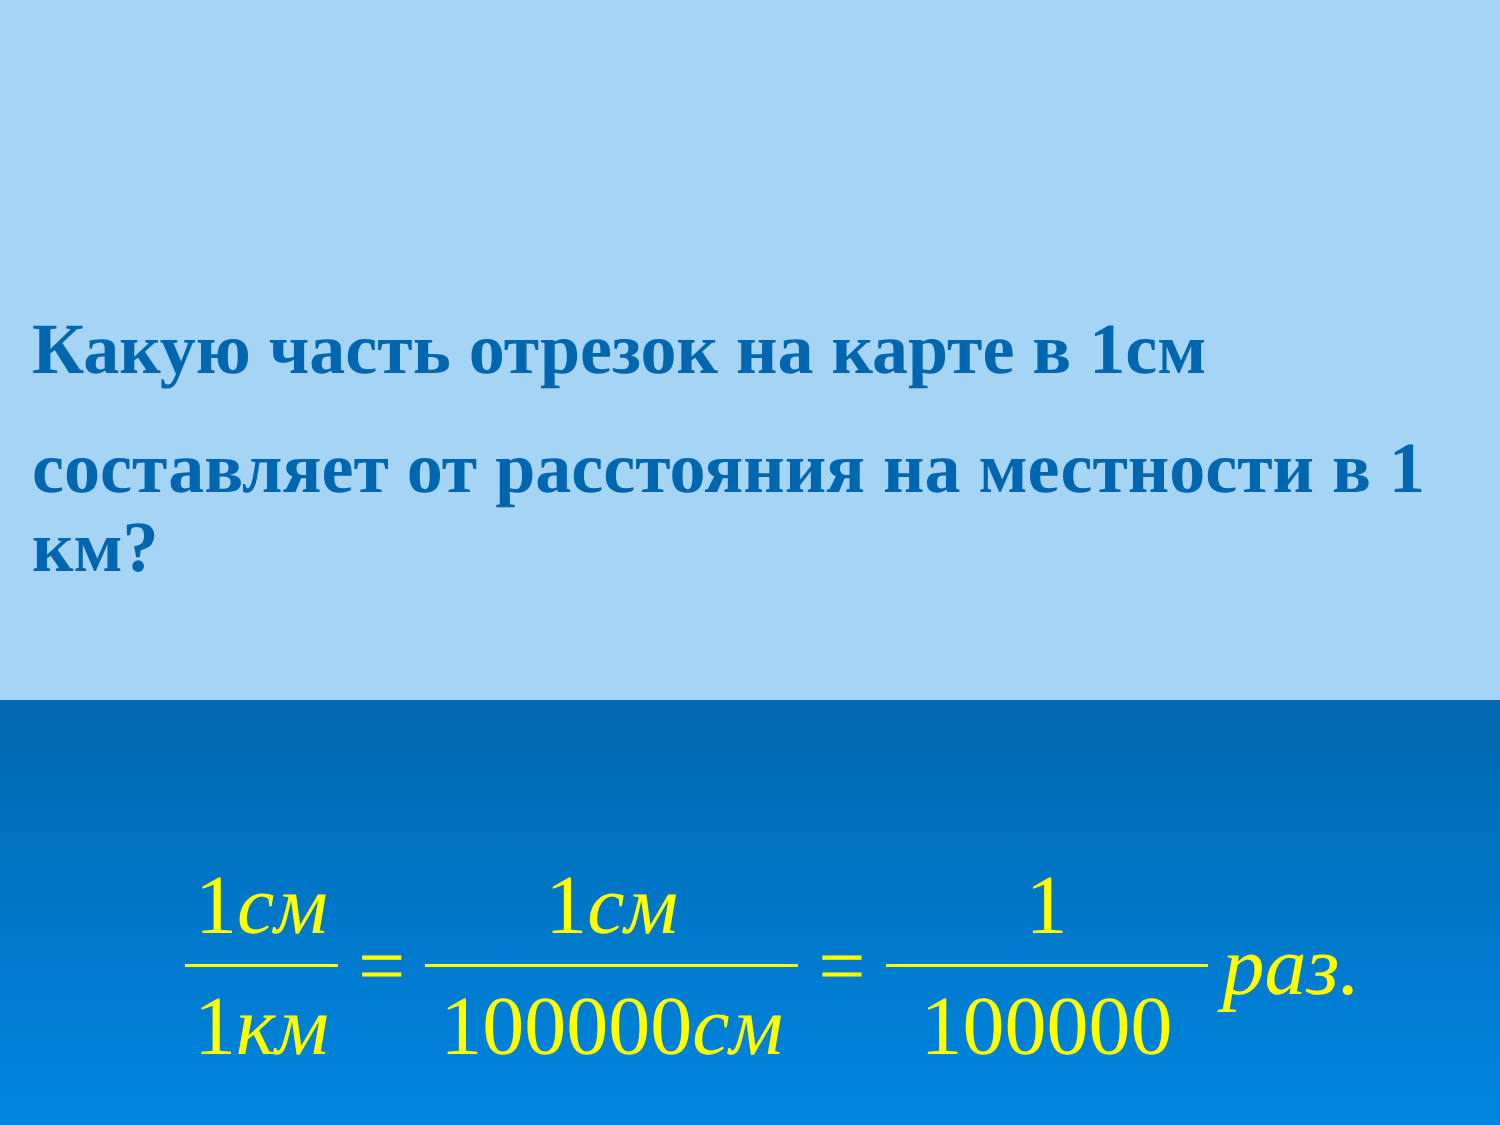Какую часть отрезок на карте в 1см
составляет от расстояния на местности в 1 км?
1см
1км
=
1см
100000см
=
1
100000
раз.